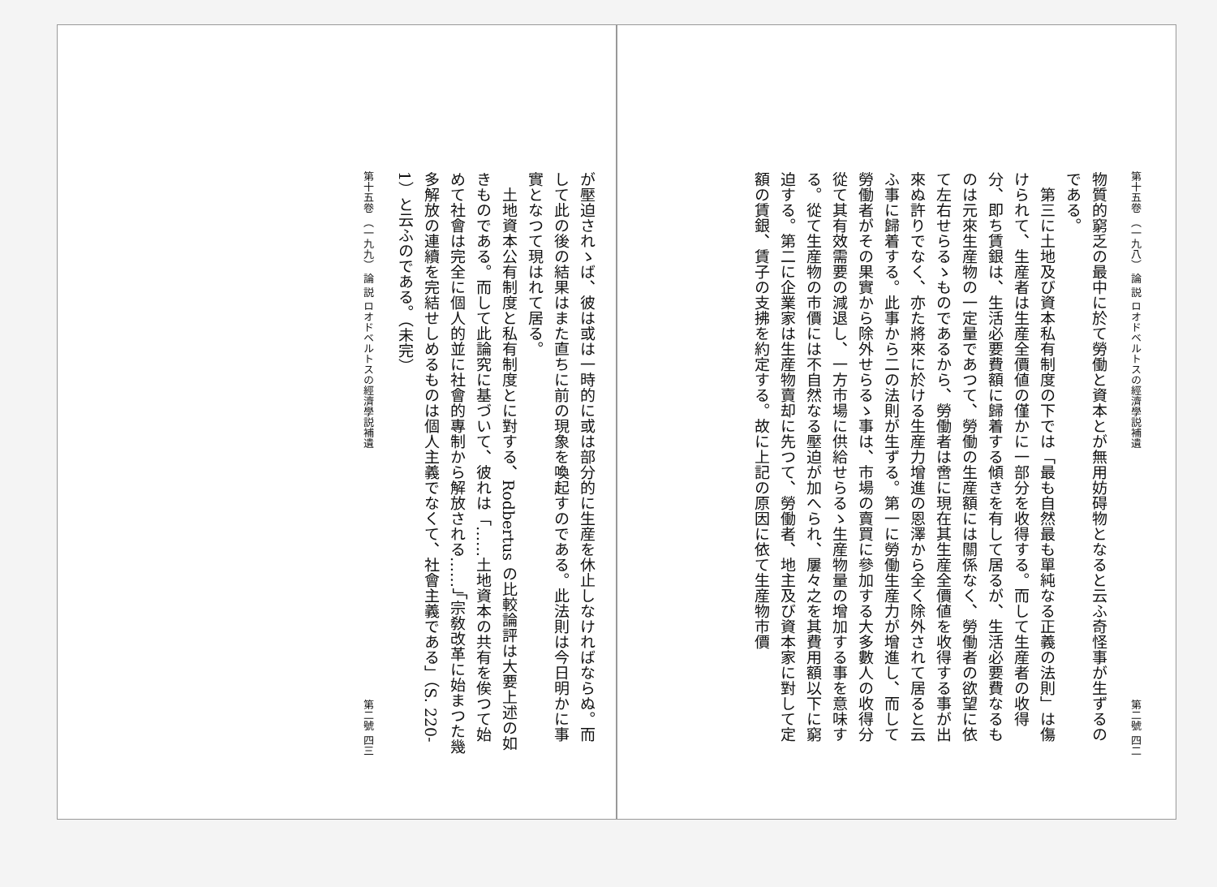第十五卷 （一九八） 論 説 ロオドベルトスの經濟學説補遺 第二號 四二
物質的窮乏の最中に於て勞働と資本とが無用妨碍物となると云ふ奇怪事が生ずるのである。
　第三に土地及び資本私有制度の下では「最も自然最も單純なる正義の法則」は傷けられて、生産者は生産全價値の僅かに一部分を收得する。而して生産者の收得分、即ち賃銀は、生活必要費額に歸着する傾きを有して居るが、生活必要費なるものは元來生産物の一定量であつて、勞働の生産額には關係なく、勞働者の欲望に依て左右せらるゝものであるから、勞働者は啻に現在其生産全價値を收得する事が出來ぬ許りでなく、亦た將來に於ける生産力增進の恩澤から全く除外されて居ると云ふ事に歸着する。此事から二の法則が生ずる。第一に勞働生産力が增進し、而して勞働者がその果實から除外せらるゝ事は、市場の賣買に參加する大多數人の收得分從て其有效需要の減退し、一方市場に供給せらるゝ生産物量の增加する事を意味する。從て生産物の市價には不自然なる壓迫が加へられ、屢々之を其費用額以下に窮迫する。第二に企業家は生産物賣却に先つて、勞働者、地主及び資本家に對して定額の賃銀、賃子の支拂を約定する。故に上記の原因に依て生産物市價
が壓迫されゝば、彼は或は一時的に或は部分的に生産を休止しなければならぬ。而して此の後の結果はまた直ちに前の現象を喚起すのである。此法則は今日明かに事實となつて現はれて居る。
　土地資本公有制度と私有制度とに對する、Rodbertus の比較論評は大要上述の如きものである。而して此論究に基づいて、彼れは「……土地資本の共有を俟つて始めて社會は完全に個人的並に社會的專制から解放される……」「宗敎改革に始まつた幾多解放の連續を完結せしめるものは個人主義でなくて、社會主義である」（S. 220-1）と云ふのである。（未完）
第十五卷 （一九九） 論 説 ロオドベルトスの經濟學説補遺 第二號 四三